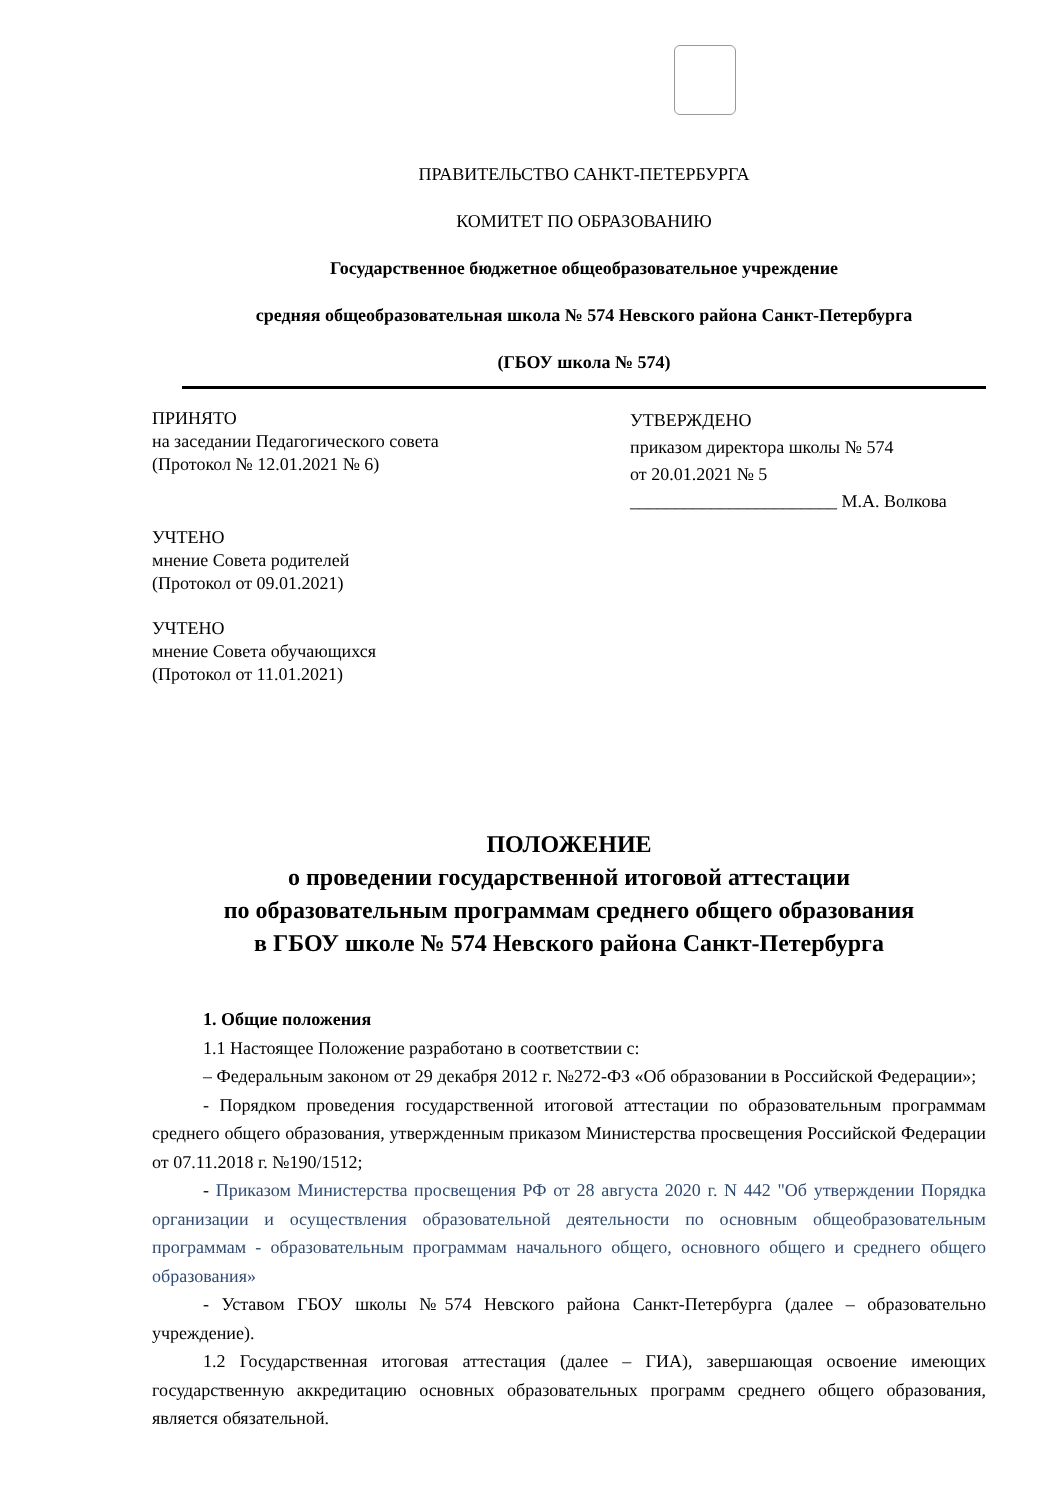ПРАВИТЕЛЬСТВО САНКТ-ПЕТЕРБУРГА
КОМИТЕТ ПО ОБРАЗОВАНИЮ
Государственное бюджетное общеобразовательное учреждение
средняя общеобразовательная школа № 574 Невского района Санкт-Петербурга
(ГБОУ школа № 574)
ПРИНЯТО
на заседании Педагогического совета
(Протокол № 12.01.2021 № 6)
УЧТЕНО
мнение Совета родителей
(Протокол от 09.01.2021)
УЧТЕНО
мнение Совета обучающихся
(Протокол от 11.01.2021)
УТВЕРЖДЕНО
приказом директора школы № 574
от 20.01.2021 № 5
_______________________ М.А. Волкова
ПОЛОЖЕНИЕ
о проведении государственной итоговой аттестации
по образовательным программам среднего общего образования
в ГБОУ школе № 574 Невского района Санкт-Петербурга
1. Общие положения
1.1 Настоящее Положение разработано в соответствии с:
– Федеральным законом от 29 декабря 2012 г. №272-ФЗ «Об образовании в Российской Федерации»;
- Порядком проведения государственной итоговой аттестации по образовательным программам среднего общего образования, утвержденным приказом Министерства просвещения Российской Федерации от 07.11.2018 г. №190/1512;
- Приказом Министерства просвещения РФ от 28 августа 2020 г. N 442 "Об утверждении Порядка организации и осуществления образовательной деятельности по основным общеобразовательным программам - образовательным программам начального общего, основного общего и среднего общего образования»
- Уставом ГБОУ школы №574 Невского района Санкт-Петербурга (далее – образовательно учреждение).
1.2 Государственная итоговая аттестация (далее – ГИА), завершающая освоение имеющих государственную аккредитацию основных образовательных программ среднего общего образования, является обязательной.